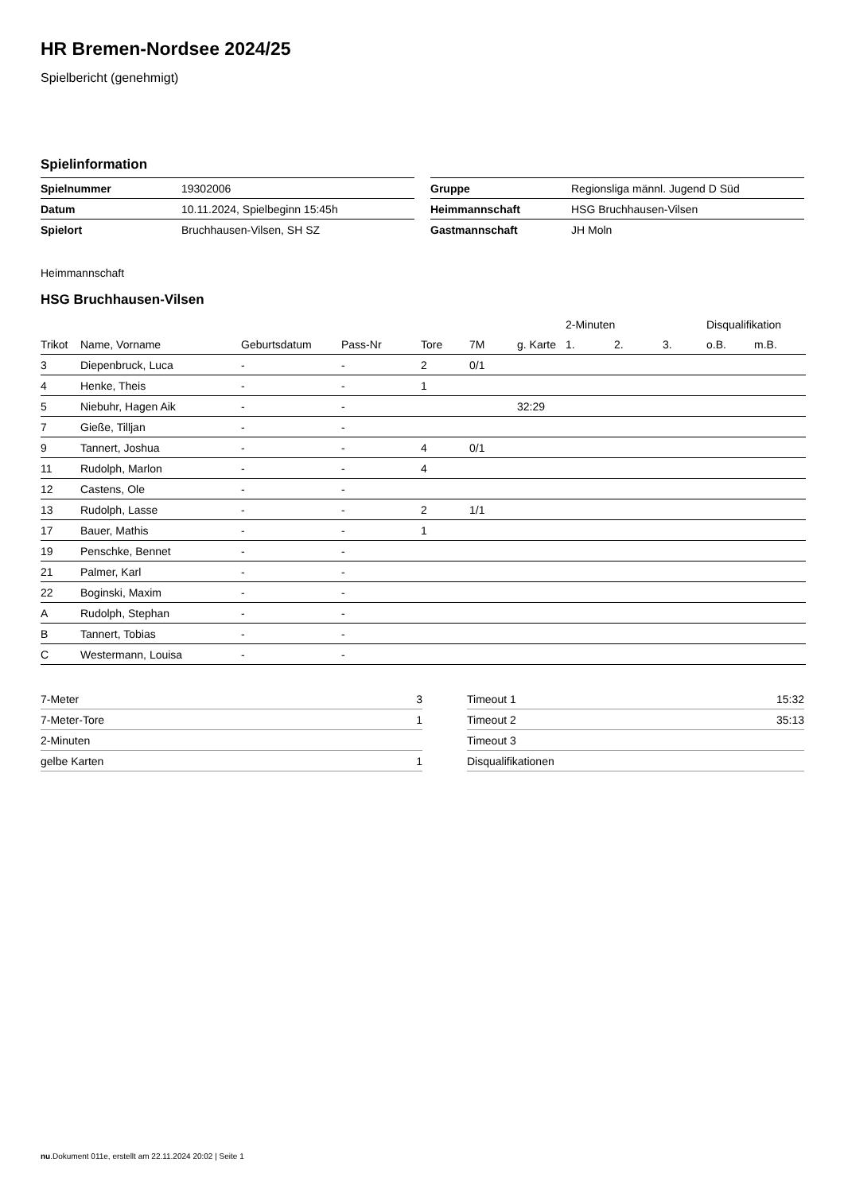HR Bremen-Nordsee 2024/25
Spielbericht (genehmigt)
Spielinformation
| Spielnummer | 19302006 |
| Datum | 10.11.2024, Spielbeginn 15:45h |
| Spielort | Bruchhausen-Vilsen, SH SZ |
| Gruppe | Regionsliga männl. Jugend D Süd |
| Heimmannschaft | HSG Bruchhausen-Vilsen |
| Gastmannschaft | JH Moln |
Heimmannschaft
HSG Bruchhausen-Vilsen
| | | | | | | | 2-Minuten | | | Disqualifikation | |
| --- | --- | --- | --- | --- | --- | --- | --- | --- | --- | --- | --- |
| Trikot | Name, Vorname | Geburtsdatum | Pass-Nr | Tore | 7M | g. Karte | 1. | 2. | 3. | o.B. | m.B. |
| 3 | Diepenbruck, Luca | - | - | 2 | 0/1 | | | | | | |
| 4 | Henke, Theis | - | - | 1 | | | | | | | |
| 5 | Niebuhr, Hagen Aik | - | - | | | 32:29 | | | | | |
| 7 | Gieße, Tilljan | - | - | | | | | | | | |
| 9 | Tannert, Joshua | - | - | 4 | 0/1 | | | | | | |
| 11 | Rudolph, Marlon | - | - | 4 | | | | | | | |
| 12 | Castens, Ole | - | - | | | | | | | | |
| 13 | Rudolph, Lasse | - | - | 2 | 1/1 | | | | | | |
| 17 | Bauer, Mathis | - | - | 1 | | | | | | | |
| 19 | Penschke, Bennet | - | - | | | | | | | | |
| 21 | Palmer, Karl | - | - | | | | | | | | |
| 22 | Boginski, Maxim | - | - | | | | | | | | |
| A | Rudolph, Stephan | - | - | | | | | | | | |
| B | Tannert, Tobias | - | - | | | | | | | | |
| C | Westermann, Louisa | - | - | | | | | | | | |
| 7-Meter | 3 |
| 7-Meter-Tore | 1 |
| 2-Minuten | |
| gelbe Karten | 1 |
| Timeout 1 | 15:32 |
| Timeout 2 | 35:13 |
| Timeout 3 | |
| Disqualifikationen | |
nu.Dokument 011e, erstellt am 22.11.2024 20:02 | Seite 1